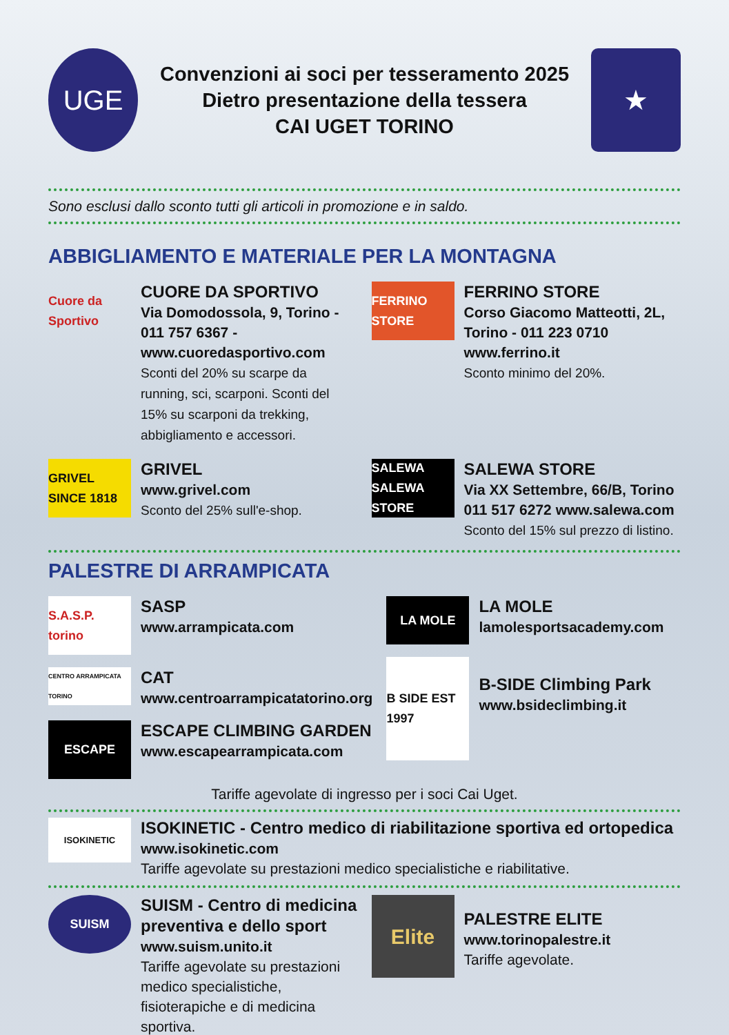UGE
Convenzioni ai soci per tesseramento 2025
Dietro presentazione della tessera
CAI UGET TORINO
★
Sono esclusi dallo sconto tutti gli articoli in promozione e in saldo.
ABBIGLIAMENTO E MATERIALE PER LA MONTAGNA
Cuore da Sportivo
CUORE DA SPORTIVO
Via Domodossola, 9, Torino - 011 757 6367 - www.cuoredasportivo.com
Sconti del 20% su scarpe da running, sci, scarponi. Sconti del 15% su scarponi da trekking, abbigliamento e accessori.
FERRINO STORE
FERRINO STORE
Corso Giacomo Matteotti, 2L, Torino - 011 223 0710 www.ferrino.it
Sconto minimo del 20%.
GRIVEL SINCE 1818
GRIVEL
www.grivel.com
Sconto del 25% sull'e-shop.
SALEWA SALEWA STORE
SALEWA STORE
Via XX Settembre, 66/B, Torino 011 517 6272 www.salewa.com
Sconto del 15% sul prezzo di listino.
PALESTRE DI ARRAMPICATA
S.A.S.P. torino
SASP
www.arrampicata.com
CENTRO ARRAMPICATA TORINO
CAT
www.centroarrampicatatorino.org
ESCAPE
ESCAPE CLIMBING GARDEN
www.escapearrampicata.com
LA MOLE
LA MOLE
lamolesportsacademy.com
B SIDE EST 1997
B-SIDE Climbing Park
www.bsideclimbing.it
Tariffe agevolate di ingresso per i soci Cai Uget.
ISOKINETIC
ISOKINETIC - Centro medico di riabilitazione sportiva ed ortopedica
www.isokinetic.com
Tariffe agevolate su prestazioni medico specialistiche e riabilitative.
SUISM
SUISM - Centro di medicina preventiva e dello sport
www.suism.unito.it
Tariffe agevolate su prestazioni medico specialistiche, fisioterapiche e di medicina sportiva.
Elite
PALESTRE ELITE
www.torinopalestre.it
Tariffe agevolate.